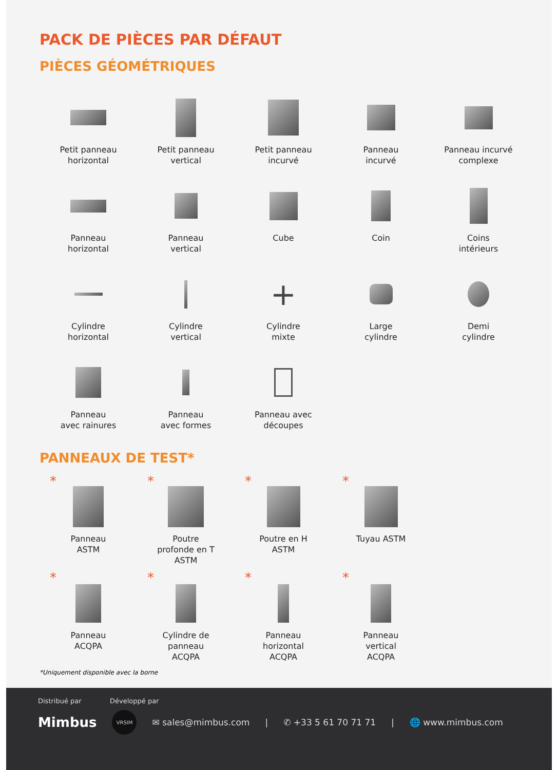PACK DE PIÈCES PAR DÉFAUT
PIÈCES GÉOMÉTRIQUES
Petit panneau
horizontal
Petit panneau
vertical
Petit panneau
incurvé
Panneau
incurvé
Panneau incurvé
complexe
Panneau
horizontal
Panneau
vertical
Cube
Coin
Coins
intérieurs
Cylindre
horizontal
Cylindre
vertical
+
Cylindre
mixte
Large
cylindre
Demi
cylindre
Panneau
avec rainures
Panneau
avec formes
Panneau avec
découpes
PANNEAUX DE TEST*
*
Panneau
ASTM
*
Poutre
profonde en T
ASTM
*
Poutre en H
ASTM
*
Tuyau ASTM
*
Panneau
ACQPA
*
Cylindre de
panneau
ACQPA
*
Panneau
horizontal
ACQPA
*
Panneau
vertical
ACQPA
*Uniquement disponible avec la borne
Distribué par Développé par
Mimbus VRSIM ✉ sales@mimbus.com | ✆ +33 5 61 70 71 71 | 🌐 www.mimbus.com